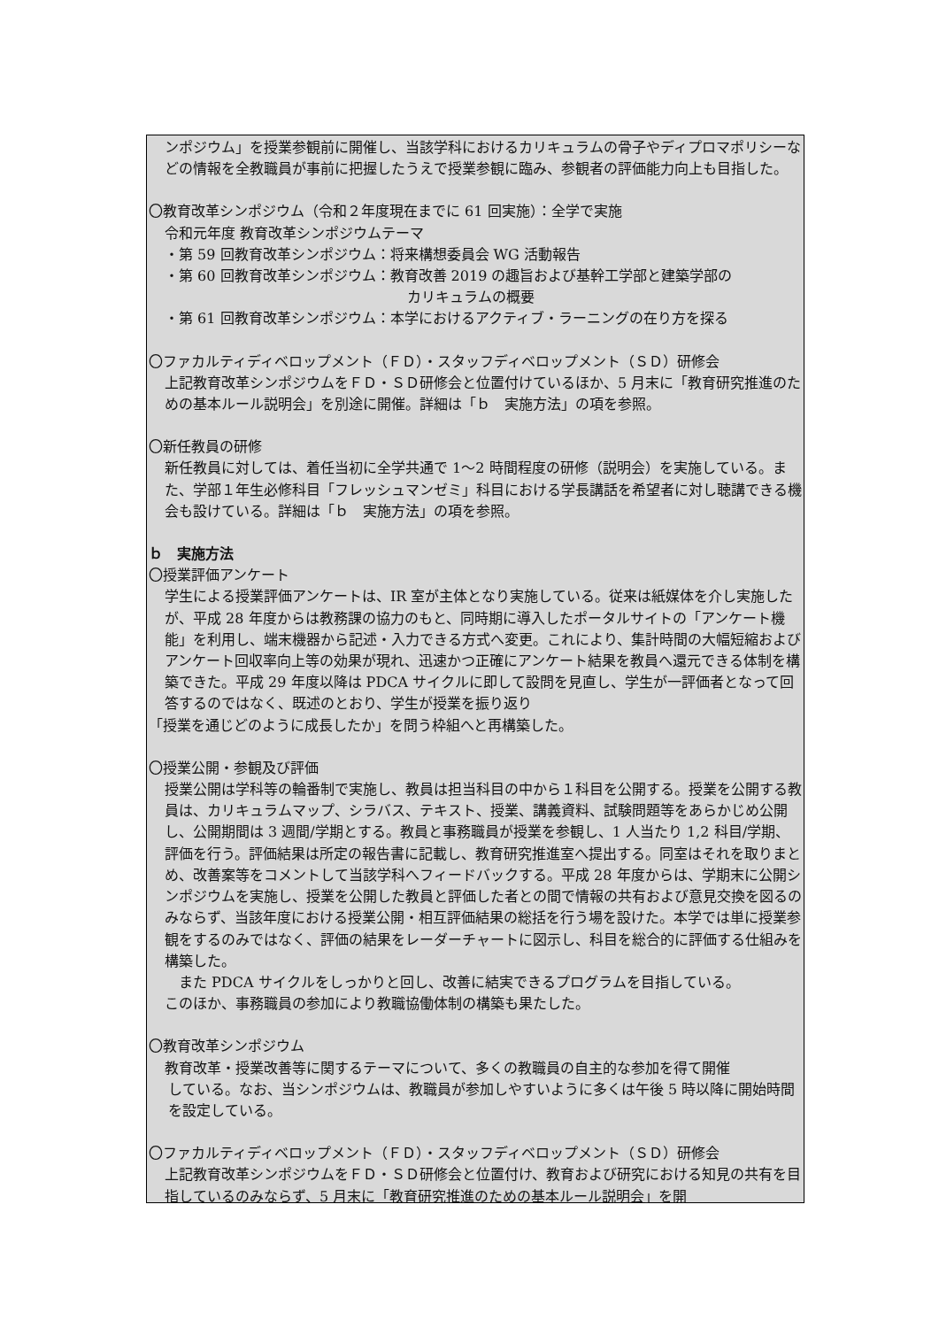ンポジウム」を授業参観前に開催し、当該学科におけるカリキュラムの骨子やディプロマポリシーなどの情報を全教職員が事前に把握したうえで授業参観に臨み、参観者の評価能力向上も目指した。
〇教育改革シンポジウム（令和２年度現在までに 61 回実施）：全学で実施
令和元年度 教育改革シンポジウムテーマ
・第 59 回教育改革シンポジウム：将来構想委員会 WG 活動報告
・第 60 回教育改革シンポジウム：教育改善 2019 の趣旨および基幹工学部と建築学部の
カリキュラムの概要
・第 61 回教育改革シンポジウム：本学におけるアクティブ・ラーニングの在り方を探る
〇ファカルティディベロップメント（ＦＤ）・スタッフディベロップメント（ＳＤ）研修会
上記教育改革シンポジウムをＦＤ・ＳＤ研修会と位置付けているほか、5 月末に「教育研究推進のための基本ルール説明会」を別途に開催。詳細は「ｂ　実施方法」の項を参照。
〇新任教員の研修
新任教員に対しては、着任当初に全学共通で 1～2 時間程度の研修（説明会）を実施している。また、学部１年生必修科目「フレッシュマンゼミ」科目における学長講話を希望者に対し聴講できる機会も設けている。詳細は「ｂ　実施方法」の項を参照。
ｂ　実施方法
〇授業評価アンケート
学生による授業評価アンケートは、IR 室が主体となり実施している。従来は紙媒体を介し実施したが、平成 28 年度からは教務課の協力のもと、同時期に導入したポータルサイトの「アンケート機能」を利用し、端末機器から記述・入力できる方式へ変更。これにより、集計時間の大幅短縮およびアンケート回収率向上等の効果が現れ、迅速かつ正確にアンケート結果を教員へ還元できる体制を構築できた。平成 29 年度以降は PDCA サイクルに即して設問を見直し、学生が一評価者となって回答するのではなく、既述のとおり、学生が授業を振り返り
「授業を通じどのように成長したか」を問う枠組へと再構築した。
〇授業公開・参観及び評価
授業公開は学科等の輪番制で実施し、教員は担当科目の中から１科目を公開する。授業を公開する教員は、カリキュラムマップ、シラバス、テキスト、授業、講義資料、試験問題等をあらかじめ公開し、公開期間は 3 週間/学期とする。教員と事務職員が授業を参観し、1 人当たり 1,2 科目/学期、評価を行う。評価結果は所定の報告書に記載し、教育研究推進室へ提出する。同室はそれを取りまとめ、改善案等をコメントして当該学科へフィードバックする。平成 28 年度からは、学期末に公開シンポジウムを実施し、授業を公開した教員と評価した者との間で情報の共有および意見交換を図るのみならず、当該年度における授業公開・相互評価結果の総括を行う場を設けた。本学では単に授業参観をするのみではなく、評価の結果をレーダーチャートに図示し、科目を総合的に評価する仕組みを構築した。
　また PDCA サイクルをしっかりと回し、改善に結実できるプログラムを目指している。
このほか、事務職員の参加により教職協働体制の構築も果たした。
〇教育改革シンポジウム
教育改革・授業改善等に関するテーマについて、多くの教職員の自主的な参加を得て開催
している。なお、当シンポジウムは、教職員が参加しやすいように多くは午後 5 時以降に開始時間を設定している。
〇ファカルティディベロップメント（ＦＤ）・スタッフディベロップメント（ＳＤ）研修会
上記教育改革シンポジウムをＦＤ・ＳＤ研修会と位置付け、教育および研究における知見の共有を目指しているのみならず、5 月末に「教育研究推進のための基本ルール説明会」を開